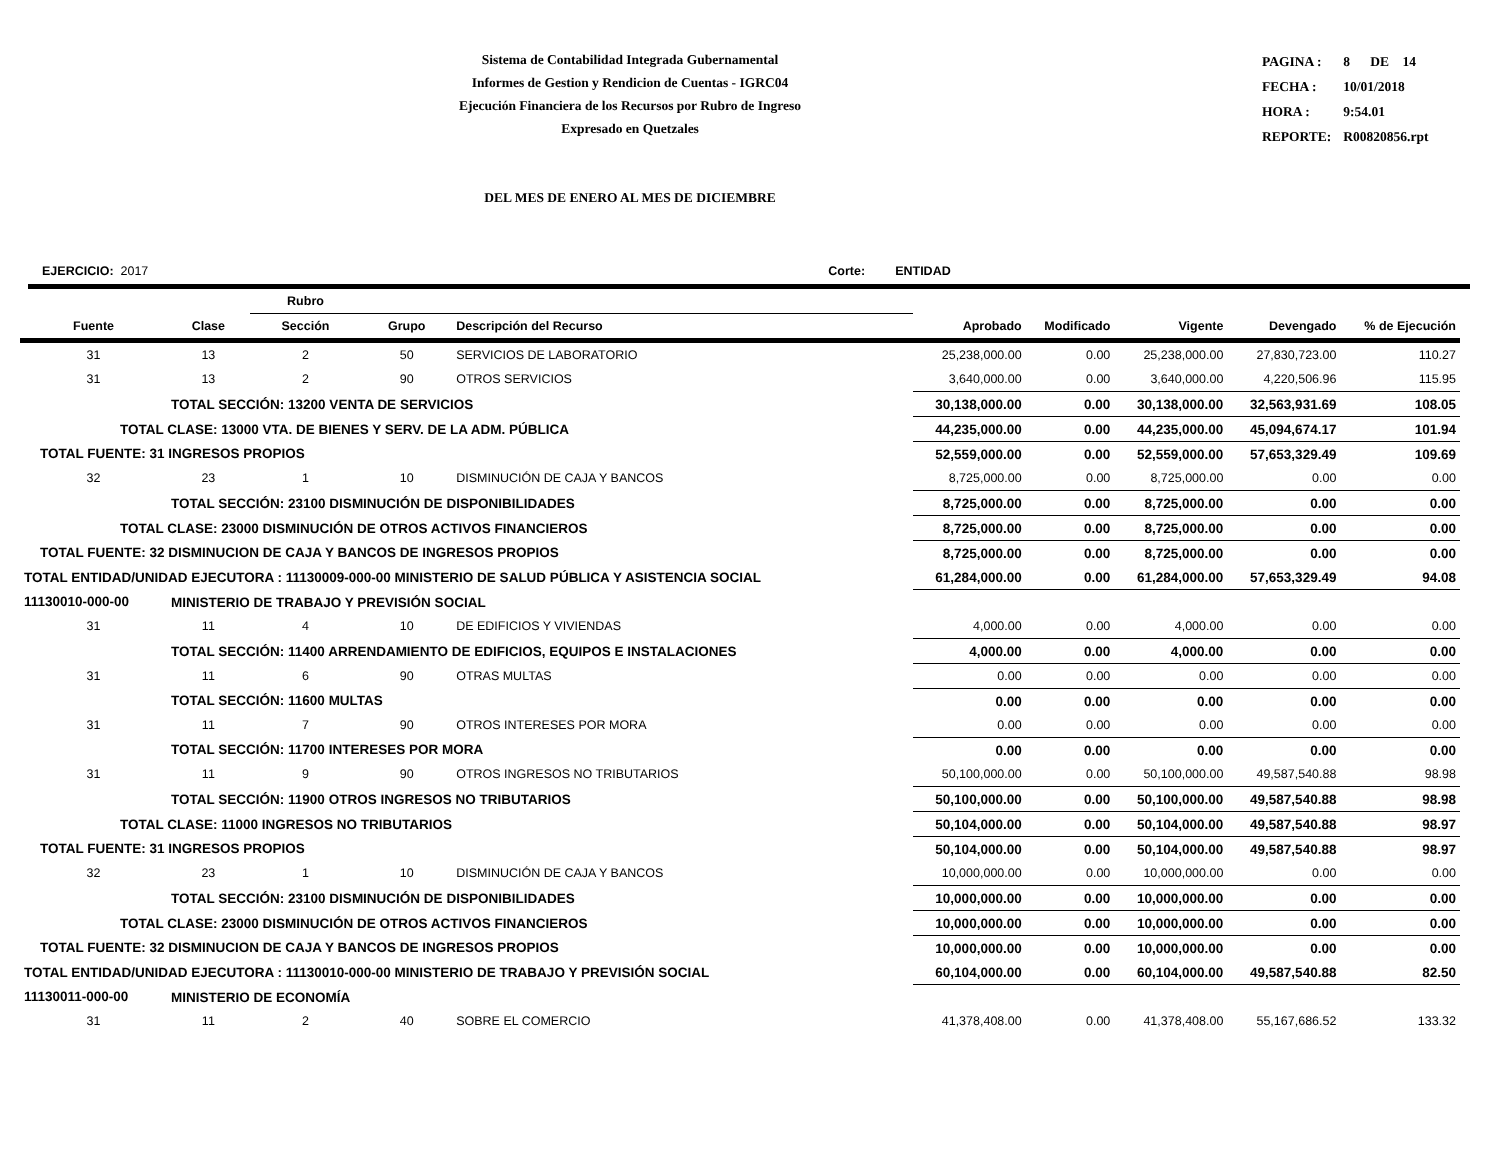Sistema de Contabilidad Integrada Gubernamental
Informes de Gestion y Rendicion de Cuentas - IGRC04
Ejecución Financiera de los Recursos por Rubro de Ingreso
Expresado en Quetzales
| PAGINA : | 8 DE 14 |
| FECHA : | 10/01/2018 |
| HORA : | 9:54.01 |
| REPORTE: | R00820856.rpt |
DEL MES DE ENERO AL MES DE DICIEMBRE
EJERCICIO: 2017 Corte: ENTIDAD
| | | Rubro | | | | | | | |
| --- | --- | --- | --- | --- | --- | --- | --- | --- | --- |
| Fuente | Clase | Sección | Grupo | Descripción del Recurso | Aprobado | Modificado | Vigente | Devengado | % de Ejecución |
| 31 | 13 | 2 | 50 | SERVICIOS DE LABORATORIO | 25,238,000.00 | 0.00 | 25,238,000.00 | 27,830,723.00 | 110.27 |
| 31 | 13 | 2 | 90 | OTROS SERVICIOS | 3,640,000.00 | 0.00 | 3,640,000.00 | 4,220,506.96 | 115.95 |
| | TOTAL SECCIÓN: 13200 VENTA DE SERVICIOS | | | | 30,138,000.00 | 0.00 | 30,138,000.00 | 32,563,931.69 | 108.05 |
| TOTAL CLASE: 13000 VTA. DE BIENES Y SERV. DE LA ADM. PÚBLICA | | | | | 44,235,000.00 | 0.00 | 44,235,000.00 | 45,094,674.17 | 101.94 |
| TOTAL FUENTE: 31 INGRESOS PROPIOS | | | | | 52,559,000.00 | 0.00 | 52,559,000.00 | 57,653,329.49 | 109.69 |
| 32 | 23 | 1 | 10 | DISMINUCIÓN DE CAJA Y BANCOS | 8,725,000.00 | 0.00 | 8,725,000.00 | 0.00 | 0.00 |
| | TOTAL SECCIÓN: 23100 DISMINUCIÓN DE DISPONIBILIDADES | | | | 8,725,000.00 | 0.00 | 8,725,000.00 | 0.00 | 0.00 |
| TOTAL CLASE: 23000 DISMINUCIÓN DE OTROS ACTIVOS FINANCIEROS | | | | | 8,725,000.00 | 0.00 | 8,725,000.00 | 0.00 | 0.00 |
| TOTAL FUENTE: 32 DISMINUCION DE CAJA Y BANCOS DE INGRESOS PROPIOS | | | | | 8,725,000.00 | 0.00 | 8,725,000.00 | 0.00 | 0.00 |
| TOTAL ENTIDAD/UNIDAD EJECUTORA : 11130009-000-00 MINISTERIO DE SALUD PÚBLICA Y ASISTENCIA SOCIAL | | | | | 61,284,000.00 | 0.00 | 61,284,000.00 | 57,653,329.49 | 94.08 |
| 11130010-000-00 | MINISTERIO DE TRABAJO Y PREVISIÓN SOCIAL | | | | | | | | |
| 31 | 11 | 4 | 10 | DE EDIFICIOS Y VIVIENDAS | 4,000.00 | 0.00 | 4,000.00 | 0.00 | 0.00 |
| | TOTAL SECCIÓN: 11400 ARRENDAMIENTO DE EDIFICIOS, EQUIPOS E INSTALACIONES | | | | 4,000.00 | 0.00 | 4,000.00 | 0.00 | 0.00 |
| 31 | 11 | 6 | 90 | OTRAS MULTAS | 0.00 | 0.00 | 0.00 | 0.00 | 0.00 |
| | TOTAL SECCIÓN: 11600 MULTAS | | | | 0.00 | 0.00 | 0.00 | 0.00 | 0.00 |
| 31 | 11 | 7 | 90 | OTROS INTERESES POR MORA | 0.00 | 0.00 | 0.00 | 0.00 | 0.00 |
| | TOTAL SECCIÓN: 11700 INTERESES POR MORA | | | | 0.00 | 0.00 | 0.00 | 0.00 | 0.00 |
| 31 | 11 | 9 | 90 | OTROS INGRESOS NO TRIBUTARIOS | 50,100,000.00 | 0.00 | 50,100,000.00 | 49,587,540.88 | 98.98 |
| | TOTAL SECCIÓN: 11900 OTROS INGRESOS NO TRIBUTARIOS | | | | 50,100,000.00 | 0.00 | 50,100,000.00 | 49,587,540.88 | 98.98 |
| TOTAL CLASE: 11000 INGRESOS NO TRIBUTARIOS | | | | | 50,104,000.00 | 0.00 | 50,104,000.00 | 49,587,540.88 | 98.97 |
| TOTAL FUENTE: 31 INGRESOS PROPIOS | | | | | 50,104,000.00 | 0.00 | 50,104,000.00 | 49,587,540.88 | 98.97 |
| 32 | 23 | 1 | 10 | DISMINUCIÓN DE CAJA Y BANCOS | 10,000,000.00 | 0.00 | 10,000,000.00 | 0.00 | 0.00 |
| | TOTAL SECCIÓN: 23100 DISMINUCIÓN DE DISPONIBILIDADES | | | | 10,000,000.00 | 0.00 | 10,000,000.00 | 0.00 | 0.00 |
| TOTAL CLASE: 23000 DISMINUCIÓN DE OTROS ACTIVOS FINANCIEROS | | | | | 10,000,000.00 | 0.00 | 10,000,000.00 | 0.00 | 0.00 |
| TOTAL FUENTE: 32 DISMINUCION DE CAJA Y BANCOS DE INGRESOS PROPIOS | | | | | 10,000,000.00 | 0.00 | 10,000,000.00 | 0.00 | 0.00 |
| TOTAL ENTIDAD/UNIDAD EJECUTORA : 11130010-000-00 MINISTERIO DE TRABAJO Y PREVISIÓN SOCIAL | | | | | 60,104,000.00 | 0.00 | 60,104,000.00 | 49,587,540.88 | 82.50 |
| 11130011-000-00 | MINISTERIO DE ECONOMÍA | | | | | | | | |
| 31 | 11 | 2 | 40 | SOBRE EL COMERCIO | 41,378,408.00 | 0.00 | 41,378,408.00 | 55,167,686.52 | 133.32 |